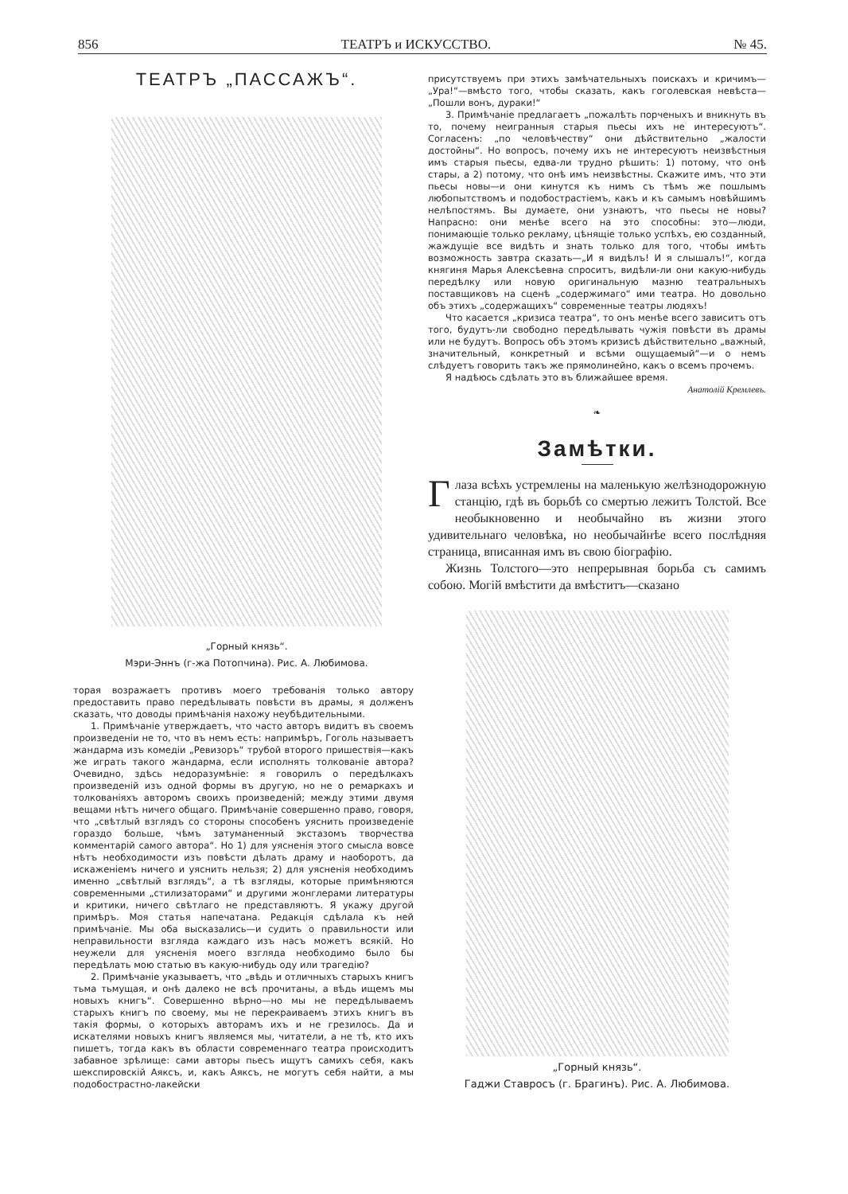856 ТЕАТРЪ и ИСКУССТВО. № 45.
ТЕАТРЪ „ПАССАЖЪ“.
„Горный князь“.
Мэри-Эннъ (г-жа Потопчина). Рис. А. Любимова.
торая возражаетъ противъ моего требованія только автору предоставить право передѣлывать повѣсти въ драмы, я долженъ сказать, что доводы примѣчанія нахожу неубѣдительными.
1. Примѣчаніе утверждаетъ, что часто авторъ видитъ въ своемъ произведеніи не то, что въ немъ есть: напримѣръ, Гоголь называетъ жандарма изъ комедіи „Ревизоръ“ трубой второго пришествія—какъ же играть такого жандарма, если исполнять толкованіе автора? Очевидно, здѣсь недоразумѣніе: я говорилъ о передѣлкахъ произведеній изъ одной формы въ другую, но не о ремаркахъ и толкованіяхъ авторомъ своихъ произведеній; между этими двумя вещами нѣтъ ничего общаго. Примѣчаніе совершенно право, говоря, что „свѣтлый взглядъ со стороны способенъ уяснить произведеніе гораздо больше, чѣмъ затуманенный экстазомъ творчества комментарій самого автора“. Но 1) для уясненія этого смысла вовсе нѣтъ необходимости изъ повѣсти дѣлать драму и наоборотъ, да искаженіемъ ничего и уяснить нельзя; 2) для уясненія необходимъ именно „свѣтлый взглядъ“, а тѣ взгляды, которые примѣняются современными „стилизаторами“ и другими жонглерами литературы и критики, ничего свѣтлаго не представляютъ. Я укажу другой примѣръ. Моя статья напечатана. Редакція сдѣлала къ ней примѣчаніе. Мы оба высказались—и судить о правильности или неправильности взгляда каждаго изъ насъ можетъ всякій. Но неужели для уясненія моего взгляда необходимо было бы передѣлать мою статью въ какую-нибудь оду или трагедію?
2. Примѣчаніе указываетъ, что „вѣдь и отличныхъ старыхъ книгъ тьма тьмущая, и онѣ далеко не всѣ прочитаны, а вѣдь ищемъ мы новыхъ книгъ“. Совершенно вѣрно—но мы не передѣлываемъ старыхъ книгъ по своему, мы не перекраиваемъ этихъ книгъ въ такія формы, о которыхъ авторамъ ихъ и не грезилось. Да и искателями новыхъ книгъ являемся мы, читатели, а не тѣ, кто ихъ пишетъ, тогда какъ въ области современнаго театра происходитъ забавное зрѣлище: сами авторы пьесъ ищутъ самихъ себя, какъ шекспировскій Аяксъ, и, какъ Аяксъ, не могутъ себя найти, а мы подобострастно-лакейски
присутствуемъ при этихъ замѣчательныхъ поискахъ и кричимъ—„Ура!“—вмѣсто того, чтобы сказать, какъ гоголевская невѣста—„Пошли вонъ, дураки!“
3. Примѣчаніе предлагаетъ „пожалѣть порченыхъ и вникнуть въ то, почему неигранныя старыя пьесы ихъ не интересуютъ“. Согласенъ: „по человѣчеству“ они дѣйствительно „жалости достойны“. Но вопросъ, почему ихъ не интересуютъ неизвѣстныя имъ старыя пьесы, едва-ли трудно рѣшить: 1) потому, что онѣ стары, а 2) потому, что онѣ имъ неизвѣстны. Скажите имъ, что эти пьесы новы—и они кинутся къ нимъ съ тѣмъ же пошлымъ любопытствомъ и подобострастіемъ, какъ и къ самымъ новѣйшимъ нелѣпостямъ. Вы думаете, они узнаютъ, что пьесы не новы? Напрасно: они менѣе всего на это способны: это—люди, понимающіе только рекламу, цѣнящіе только успѣхъ, ею созданный, жаждущіе все видѣть и знать только для того, чтобы имѣть возможность завтра сказать—„И я видѣлъ! И я слышалъ!“, когда княгиня Марья Алексѣевна спроситъ, видѣли-ли они какую-нибудь передѣлку или новую оригинальную мазню театральныхъ поставщиковъ на сценѣ „содержимаго“ ими театра. Но довольно объ этихъ „содержащихъ“ современные театры людяхъ!
Что касается „кризиса театра“, то онъ менѣе всего зависитъ отъ того, будутъ-ли свободно передѣлывать чужія повѣсти въ драмы или не будутъ. Вопросъ объ этомъ кризисѣ дѣйствительно „важный, значительный, конкретный и всѣми ощущаемый“—и о немъ слѣдуетъ говорить такъ же прямолинейно, какъ о всемъ прочемъ.
Я надѣюсь сдѣлать это въ ближайшее время.
Анатолій Кремлевъ.
❧
Замѣтки.
Глаза всѣхъ устремлены на маленькую желѣзнодорожную станцію, гдѣ въ борьбѣ со смертью лежитъ Толстой. Все необыкновенно и необычайно въ жизни этого удивительнаго человѣка, но необычайнѣе всего послѣдняя страница, вписанная имъ въ свою біографію.
Жизнь Толстого—это непрерывная борьба съ самимъ собою. Могій вмѣстити да вмѣститъ—сказано
„Горный князь“.
Гаджи Ставросъ (г. Брагинъ). Рис. А. Любимова.